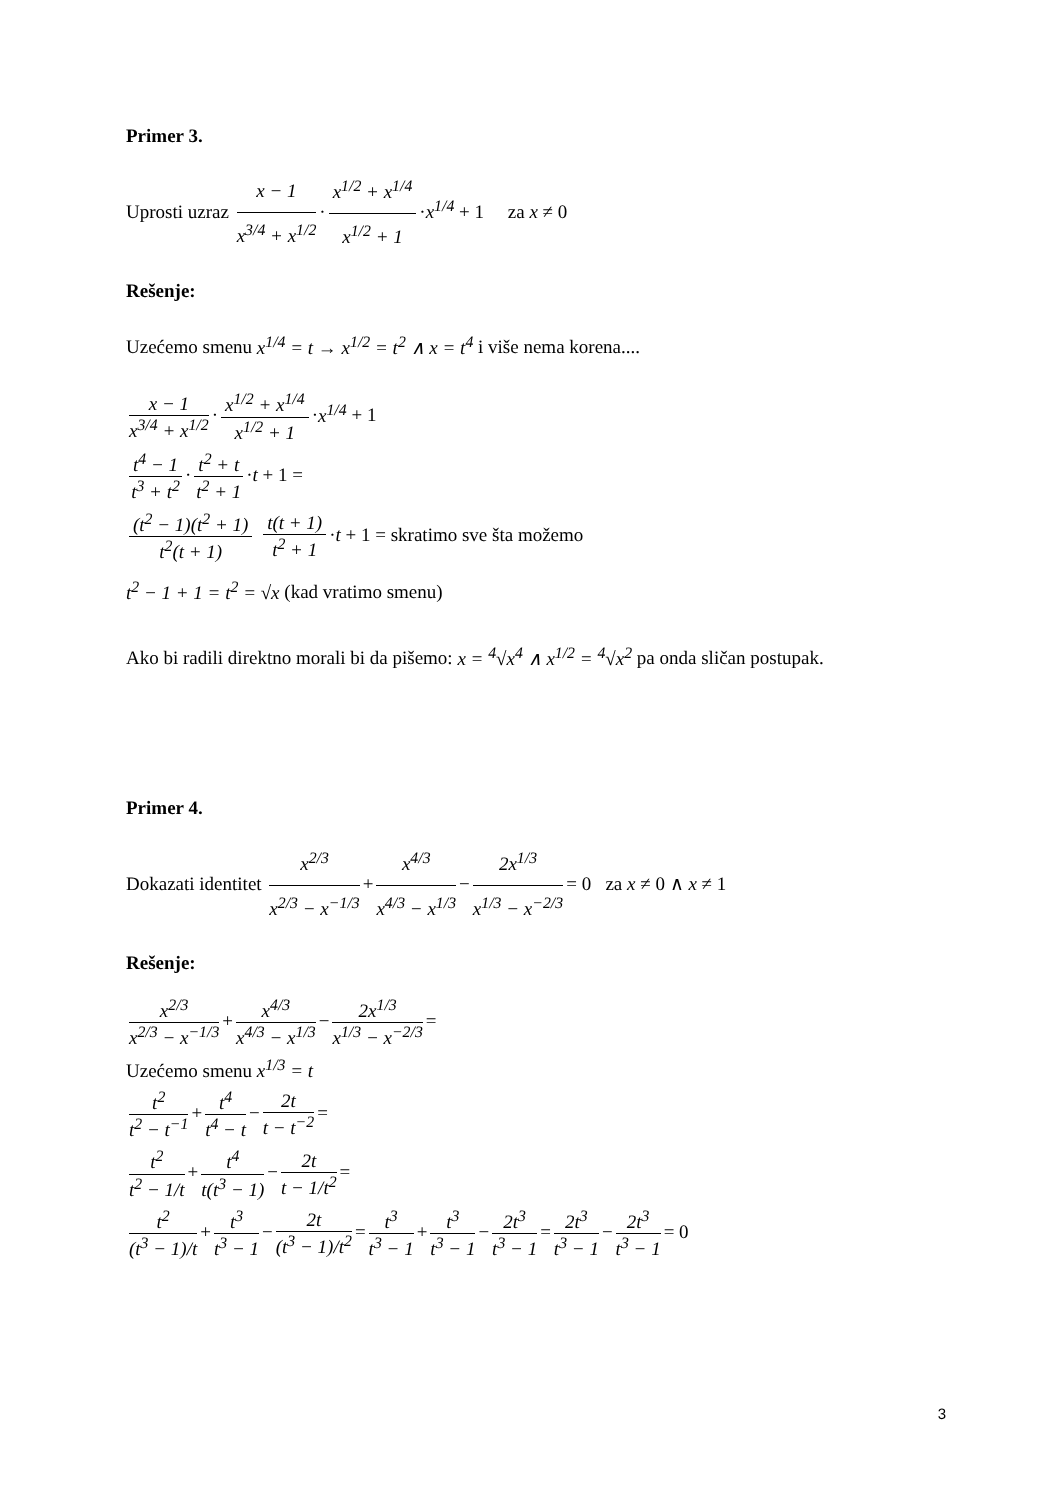Primer 3.
Uprosti uzraz x − 1 x<sup>3/4</sup> + x<sup>1/2</sup> · x<sup>1/2</sup> + x<sup>1/4</sup> x<sup>1/2</sup> + 1 ·x<sup>1/4</sup> + 1 za x ≠ 0
Rešenje:
Uzećemo smenu x<sup>1/4</sup> = t → x<sup>1/2</sup> = t<sup>2</sup> ∧ x = t<sup>4</sup> i više nema korena....
x − 1 x<sup>3/4</sup> + x<sup>1/2</sup> · x<sup>1/2</sup> + x<sup>1/4</sup> x<sup>1/2</sup> + 1 ·x<sup>1/4</sup> + 1
t<sup>4</sup> − 1 t<sup>3</sup> + t<sup>2</sup> · t<sup>2</sup> + t t<sup>2</sup> + 1 ·t + 1 =
(t<sup>2</sup> − 1)(t<sup>2</sup> + 1) t<sup>2</sup>(t + 1) t(t + 1) t<sup>2</sup> + 1 ·t + 1 = skratimo sve šta možemo
t<sup>2</sup> − 1 + 1 = t<sup>2</sup> = √x (kad vratimo smenu)
Ako bi radili direktno morali bi da pišemo: x = <sup>4</sup>√x<sup>4</sup> ∧ x<sup>1/2</sup> = <sup>4</sup>√x<sup>2</sup> pa onda sličan postupak.
Primer 4.
Dokazati identitet x<sup>2/3</sup> x<sup>2/3</sup> − x<sup>−1/3</sup> + x<sup>4/3</sup> x<sup>4/3</sup> − x<sup>1/3</sup> − 2x<sup>1/3</sup> x<sup>1/3</sup> − x<sup>−2/3</sup> = 0 za x ≠ 0 ∧ x ≠ 1
Rešenje:
x<sup>2/3</sup> x<sup>2/3</sup> − x<sup>−1/3</sup> + x<sup>4/3</sup> x<sup>4/3</sup> − x<sup>1/3</sup> − 2x<sup>1/3</sup> x<sup>1/3</sup> − x<sup>−2/3</sup> =
Uzećemo smenu x<sup>1/3</sup> = t
t<sup>2</sup> t<sup>2</sup> − t<sup>−1</sup> + t<sup>4</sup> t<sup>4</sup> − t − 2t t − t<sup>−2</sup> =
t<sup>2</sup> t<sup>2</sup> − 1/t + t<sup>4</sup> t(t<sup>3</sup> − 1) − 2t t − 1/t<sup>2</sup> =
t<sup>2</sup> (t<sup>3</sup> − 1)/t + t<sup>3</sup> t<sup>3</sup> − 1 − 2t (t<sup>3</sup> − 1)/t<sup>2</sup> = t<sup>3</sup> t<sup>3</sup> − 1 + t<sup>3</sup> t<sup>3</sup> − 1 − 2t<sup>3</sup> t<sup>3</sup> − 1 = 2t<sup>3</sup> t<sup>3</sup> − 1 − 2t<sup>3</sup> t<sup>3</sup> − 1 = 0
3